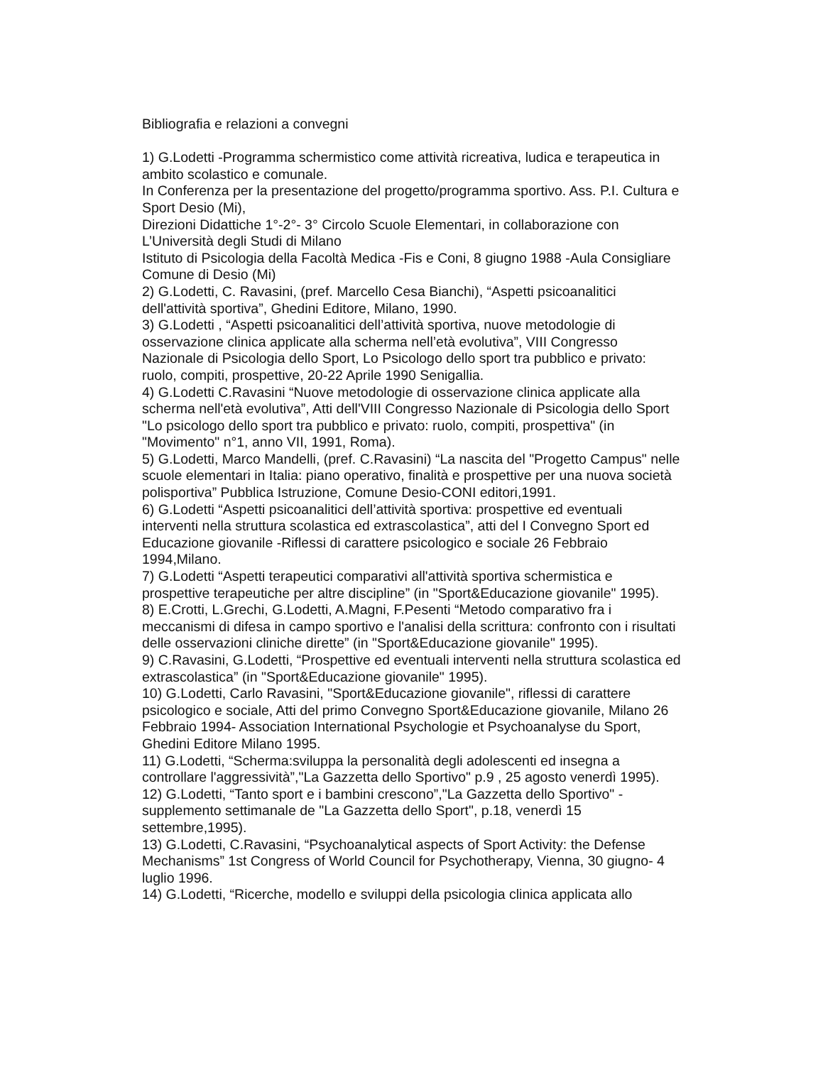Bibliografia e relazioni a convegni
1) G.Lodetti -Programma schermistico come attività ricreativa, ludica e terapeutica in ambito scolastico e comunale.
In Conferenza per la presentazione del progetto/programma sportivo. Ass. P.I. Cultura e Sport Desio (Mi),
Direzioni Didattiche 1°-2°- 3° Circolo Scuole Elementari, in collaborazione con L’Università degli Studi di Milano
Istituto di Psicologia della Facoltà Medica -Fis e Coni, 8 giugno 1988 -Aula Consigliare Comune di Desio (Mi)
2) G.Lodetti, C. Ravasini, (pref. Marcello Cesa Bianchi), “Aspetti psicoanalitici dell'attività sportiva”, Ghedini Editore, Milano, 1990.
3) G.Lodetti , “Aspetti psicoanalitici dell’attività sportiva, nuove metodologie di osservazione clinica applicate alla scherma nell’età evolutiva”, VIII Congresso Nazionale di Psicologia dello Sport, Lo Psicologo dello sport tra pubblico e privato: ruolo, compiti, prospettive, 20-22 Aprile 1990 Senigallia.
4) G.Lodetti C.Ravasini “Nuove metodologie di osservazione clinica applicate alla scherma nell'età evolutiva”, Atti dell'VIII Congresso Nazionale di Psicologia dello Sport "Lo psicologo dello sport tra pubblico e privato: ruolo, compiti, prospettiva" (in "Movimento" n°1, anno VII, 1991, Roma).
5) G.Lodetti, Marco Mandelli, (pref. C.Ravasini) “La nascita del "Progetto Campus" nelle scuole elementari in Italia: piano operativo, finalità e prospettive per una nuova società polisportiva” Pubblica Istruzione, Comune Desio-CONI editori,1991.
6) G.Lodetti “Aspetti psicoanalitici dell’attività sportiva: prospettive ed eventuali interventi nella struttura scolastica ed extrascolastica”, atti del I Convegno Sport ed Educazione giovanile -Riflessi di carattere psicologico e sociale 26 Febbraio 1994,Milano.
7) G.Lodetti “Aspetti terapeutici comparativi all'attività sportiva schermistica e prospettive terapeutiche per altre discipline” (in "Sport&Educazione giovanile" 1995).
8) E.Crotti, L.Grechi, G.Lodetti, A.Magni, F.Pesenti “Metodo comparativo fra i meccanismi di difesa in campo sportivo e l'analisi della scrittura: confronto con i risultati delle osservazioni cliniche dirette” (in "Sport&Educazione giovanile" 1995).
9) C.Ravasini, G.Lodetti, “Prospettive ed eventuali interventi nella struttura scolastica ed extrascolastica” (in "Sport&Educazione giovanile" 1995).
10) G.Lodetti, Carlo Ravasini, "Sport&Educazione giovanile", riflessi di carattere psicologico e sociale, Atti del primo Convegno Sport&Educazione giovanile, Milano 26 Febbraio 1994- Association International Psychologie et Psychoanalyse du Sport, Ghedini Editore Milano 1995.
11) G.Lodetti, “Scherma:sviluppa la personalità degli adolescenti ed insegna a controllare l'aggressività”,"La Gazzetta dello Sportivo" p.9 , 25 agosto venerdì 1995).
12) G.Lodetti, “Tanto sport e i bambini crescono”,"La Gazzetta dello Sportivo" -supplemento settimanale de "La Gazzetta dello Sport", p.18, venerdì 15 settembre,1995).
13) G.Lodetti, C.Ravasini, “Psychoanalytical aspects of Sport Activity: the Defense Mechanisms” 1st Congress of World Council for Psychotherapy, Vienna, 30 giugno- 4 luglio 1996.
14) G.Lodetti, “Ricerche, modello e sviluppi della psicologia clinica applicata allo